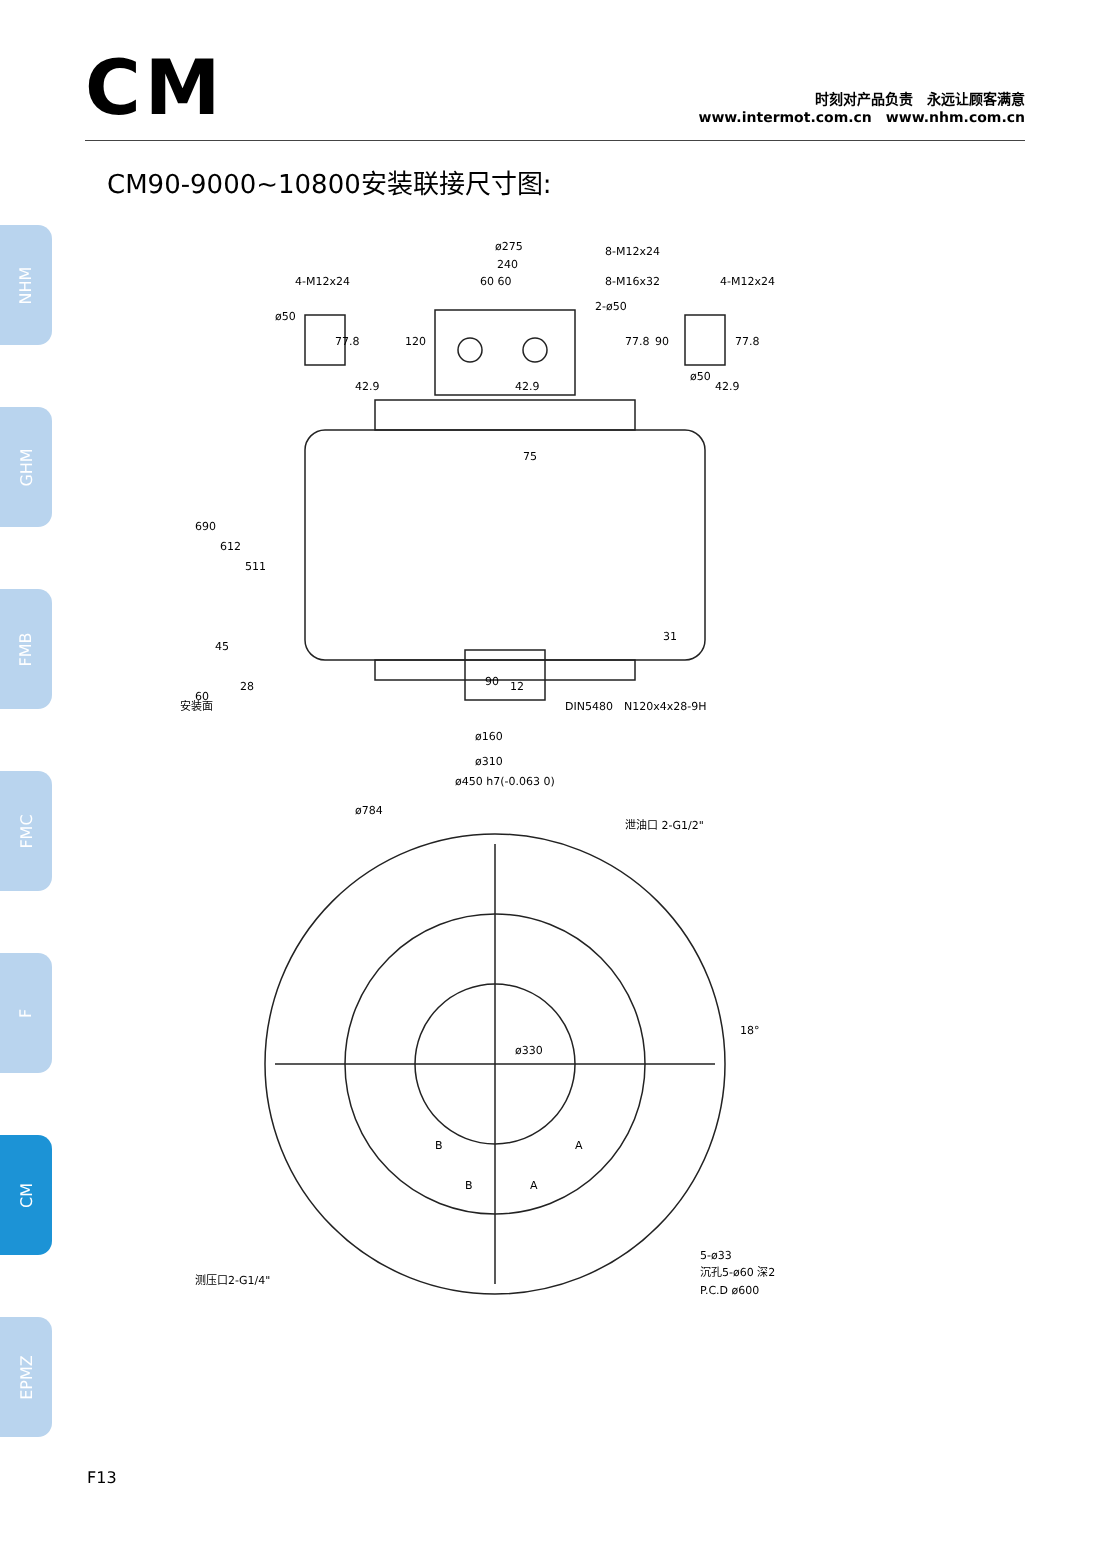CM
时刻对产品负责　永远让顾客满意
www.intermot.com.cn　www.nhm.com.cn
CM90-9000~10800安装联接尺寸图:
NHM
GHM
FMB
FMC
F
CM
EPMZ
ø275
240
60 60
8-M12x24
8-M16x32
2-ø50
4-M12x24
ø50
4-M12x24
ø50
42.9
42.9
42.9
77.8
120
77.8
90
77.8
690
612
511
45
60
28
安装面
75
31
90
12
DIN5480　N120x4x28-9H
ø160
ø310
ø450 h7(-0.063 0)
ø784
泄油口 2-G1/2"
18°
ø330
B
A
B
A
测压口2-G1/4"
5-ø33
沉孔5-ø60 深2
P.C.D ø600
F13